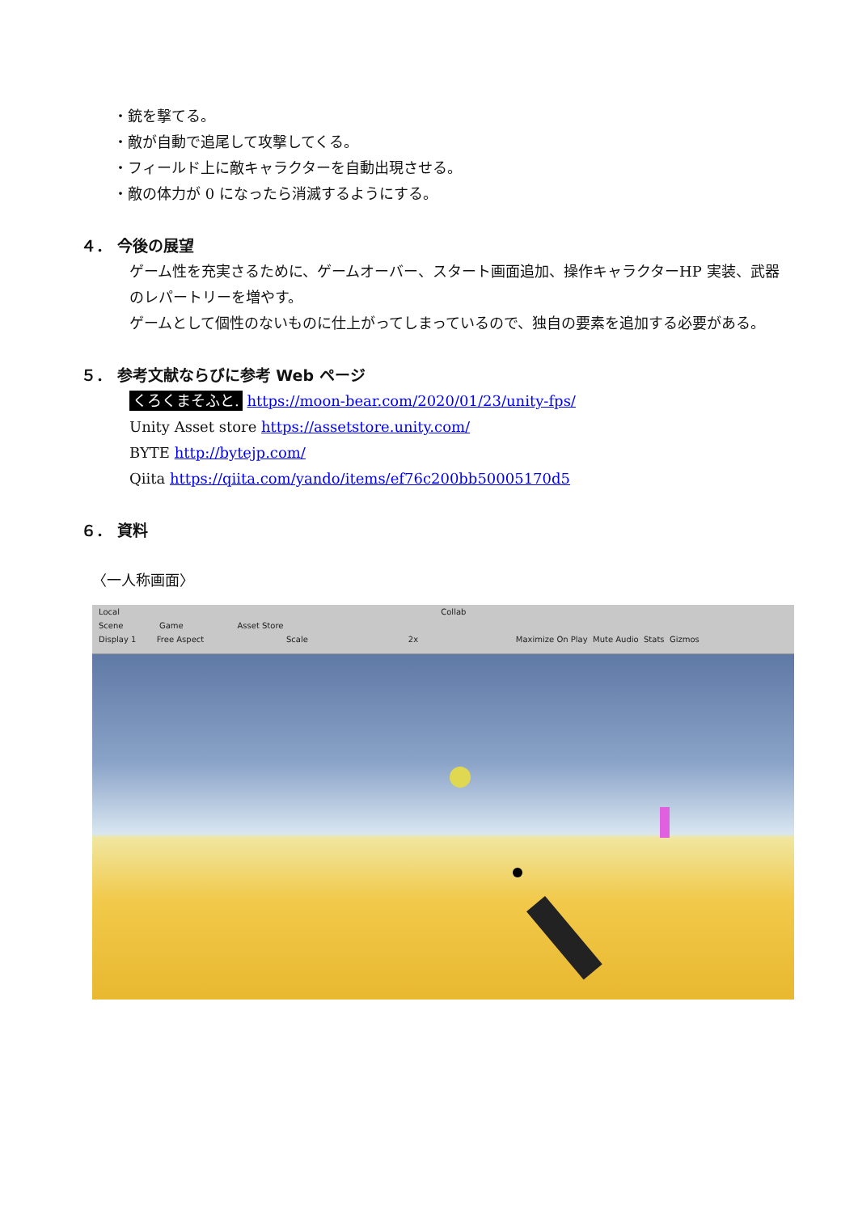・銃を撃てる。
・敵が自動で追尾して攻撃してくる。
・フィールド上に敵キャラクターを自動出現させる。
・敵の体力が 0 になったら消滅するようにする。
４． 今後の展望
ゲーム性を充実さるために、ゲームオーバー、スタート画面追加、操作キャラクターHP 実装、武器のレパートリーを増やす。
ゲームとして個性のないものに仕上がってしまっているので、独自の要素を追加する必要がある。
５． 参考文献ならびに参考 Web ページ
くろくまそふと. https://moon-bear.com/2020/01/23/unity-fps/
Unity Asset store https://assetstore.unity.com/
BYTE http://bytejp.com/
Qiita https://qiita.com/yando/items/ef76c200bb50005170d5
６． 資料
〈一人称画面〉
Local Collab
Scene Game Asset Store
Display 1 Free Aspect Scale 2x Maximize On Play Mute Audio Stats Gizmos